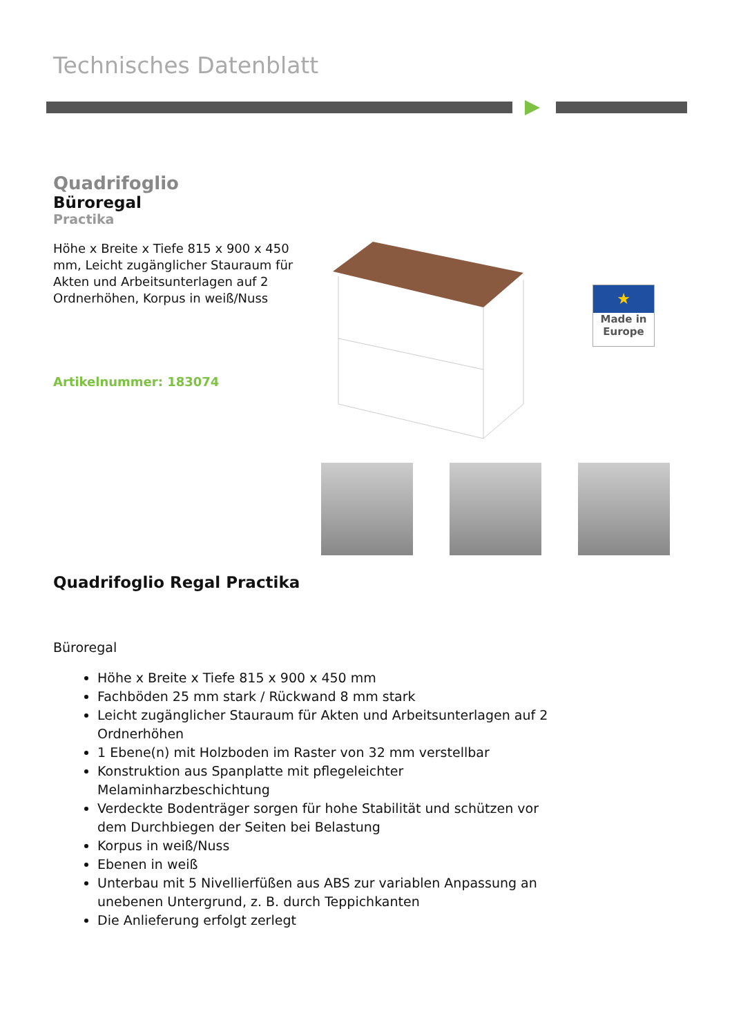Technisches Datenblatt
Quadrifoglio
Büroregal
Practika
Höhe x Breite x Tiefe 815 x 900 x 450 mm, Leicht zugänglicher Stauraum für Akten und Arbeitsunterlagen auf 2 Ordnerhöhen, Korpus in weiß/Nuss
Artikelnummer: 183074
★
Made in
Europe
Quadrifoglio Regal Practika
Büroregal
Höhe x Breite x Tiefe 815 x 900 x 450 mm
Fachböden 25 mm stark / Rückwand 8 mm stark
Leicht zugänglicher Stauraum für Akten und Arbeitsunterlagen auf 2 Ordnerhöhen
1 Ebene(n) mit Holzboden im Raster von 32 mm verstellbar
Konstruktion aus Spanplatte mit pflegeleichter Melaminharzbeschichtung
Verdeckte Bodenträger sorgen für hohe Stabilität und schützen vor dem Durchbiegen der Seiten bei Belastung
Korpus in weiß/Nuss
Ebenen in weiß
Unterbau mit 5 Nivellierfüßen aus ABS zur variablen Anpassung an unebenen Untergrund, z. B. durch Teppichkanten
Die Anlieferung erfolgt zerlegt